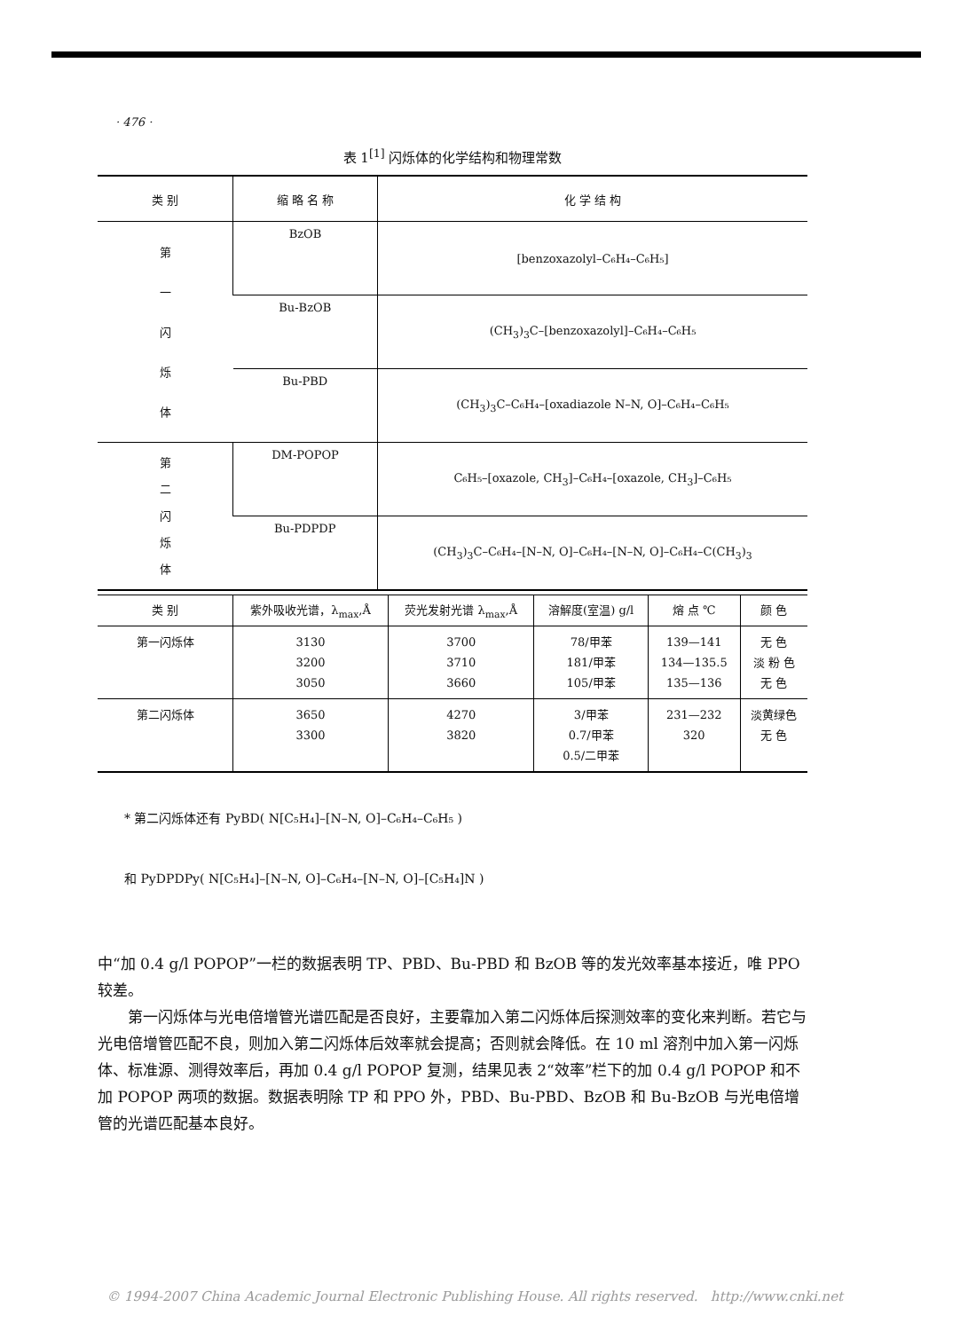· 476 ·
表 1<sup>[1]</sup> 闪烁体的化学结构和物理常数
| 类 别 | 缩 略 名 称 | 化 学 结 构 |
| --- | --- | --- |
| 第 一 闪 烁 体 | BzOB | [benzoxazolyl–C₆H₄–C₆H₅] |
| | Bu-BzOB | (CH<sub>3</sub>)<sub>3</sub>C–[benzoxazolyl]–C₆H₄–C₆H₅ |
| | Bu-PBD | (CH<sub>3</sub>)<sub>3</sub>C–C₆H₄–[oxadiazole N–N, O]–C₆H₄–C₆H₅ |
| 第 二 闪 烁 体 | DM-POPOP | C₆H₅–[oxazole, CH<sub>3</sub>]–C₆H₄–[oxazole, CH<sub>3</sub>]–C₆H₅ |
| | Bu-PDPDP | (CH<sub>3</sub>)<sub>3</sub>C–C₆H₄–[N–N, O]–C₆H₄–[N–N, O]–C₆H₄–C(CH<sub>3</sub>)<sub>3</sub> |
| 类 别 | 紫外吸收光谱，λ<sub>max</sub>,Å | 荧光发射光谱 λ<sub>max</sub>,Å | 溶解度(室温) g/l | 熔 点 ℃ | 颜 色 |
| --- | --- | --- | --- | --- | --- |
| 第一闪烁体 | 3130 3200 3050 | 3700 3710 3660 | 78/甲苯 181/甲苯 105/甲苯 | 139—141 134—135.5 135—136 | 无 色 淡 粉 色 无 色 |
| 第二闪烁体 | 3650 3300 | 4270 3820 | 3/甲苯 0.7/甲苯 0.5/二甲苯 | 231—232 320 | 淡黄绿色 无 色 |
* 第二闪烁体还有 PyBD( N[C₅H₄]–[N–N, O]–C₆H₄–C₆H₅ )
和 PyDPDPy( N[C₅H₄]–[N–N, O]–C₆H₄–[N–N, O]–[C₅H₄]N )
中“加 0.4 g/l POPOP”一栏的数据表明 TP、PBD、Bu-PBD 和 BzOB 等的发光效率基本接近，唯 PPO 较差。
第一闪烁体与光电倍增管光谱匹配是否良好，主要靠加入第二闪烁体后探测效率的变化来判断。若它与光电倍增管匹配不良，则加入第二闪烁体后效率就会提高；否则就会降低。在 10 ml 溶剂中加入第一闪烁体、标准源、测得效率后，再加 0.4 g/l POPOP 复测，结果见表 2“效率”栏下的加 0.4 g/l POPOP 和不加 POPOP 两项的数据。数据表明除 TP 和 PPO 外，PBD、Bu-PBD、BzOB 和 Bu-BzOB 与光电倍增管的光谱匹配基本良好。
© 1994-2007 China Academic Journal Electronic Publishing House. All rights reserved. http://www.cnki.net